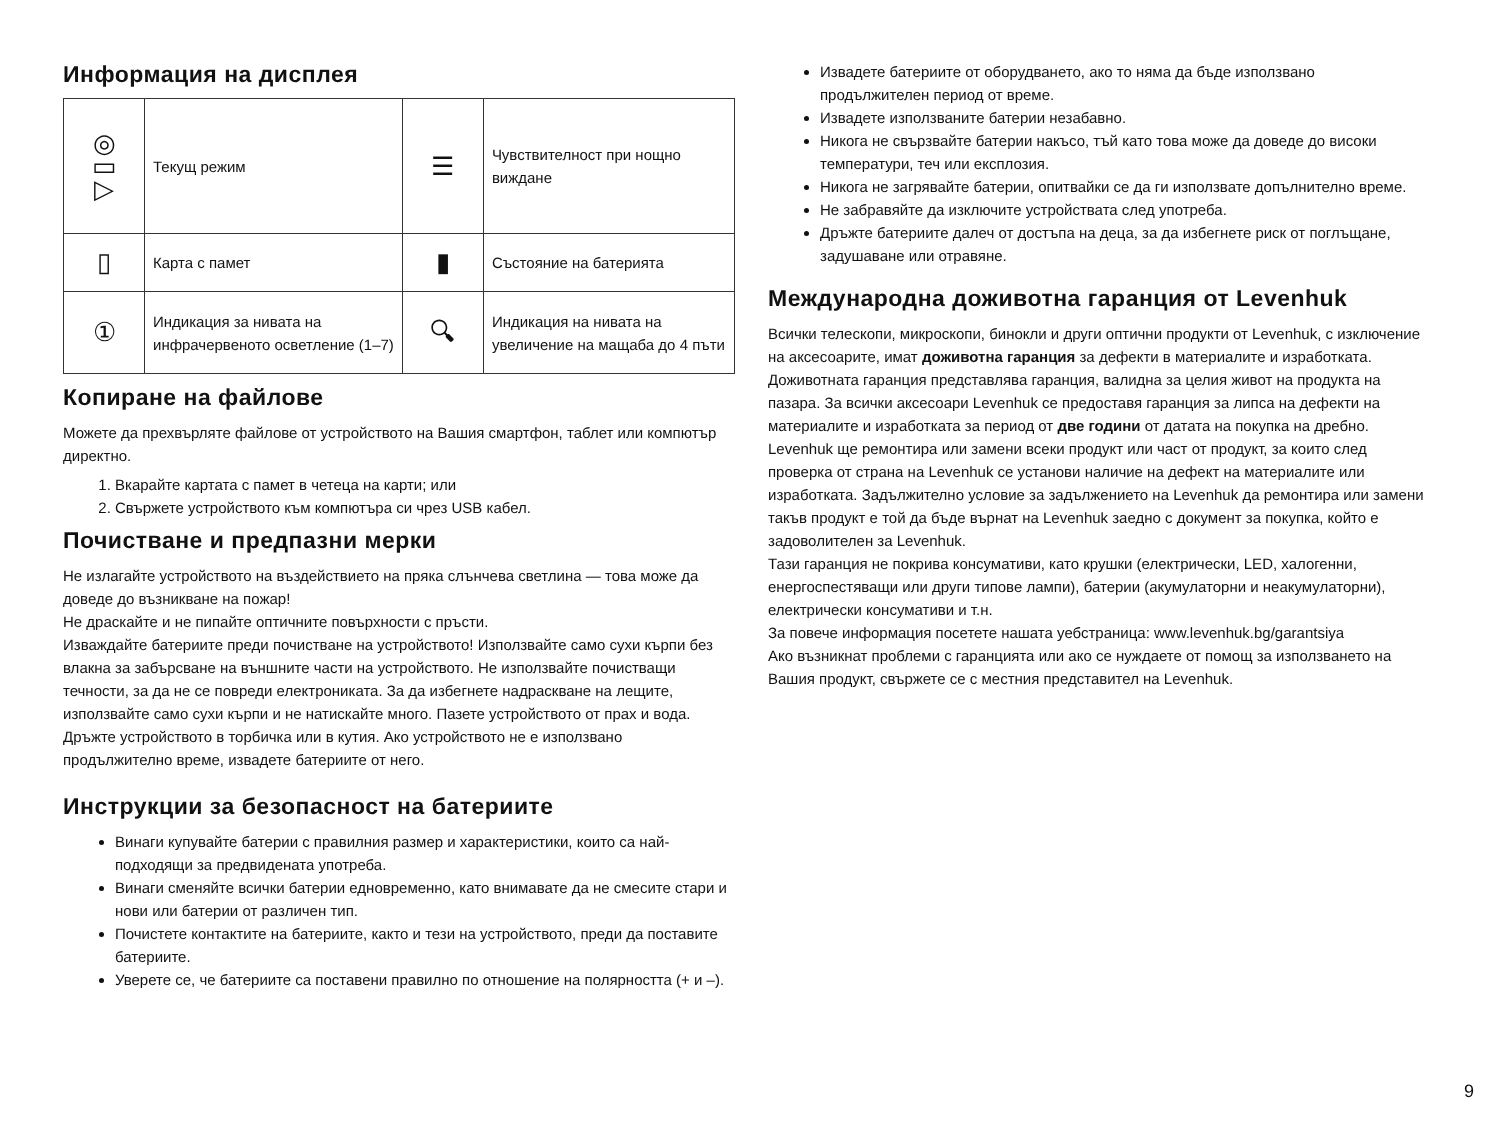Информация на дисплея
| ◎ ▭ ▷ | Текущ режим | ☰ | Чувствителност при нощно виждане |
| ▯ | Карта с памет | ▮ | Състояние на батерията |
| ① | Индикация за нивата на инфрачервеното осветление (1–7) | 🔍︎ | Индикация на нивата на увеличение на мащаба до 4 пъти |
Копиране на файлове
Можете да прехвърляте файлове от устройството на Вашия смартфон, таблет или компютър директно.
1. Вкарайте картата с памет в четеца на карти; или
2. Свържете устройството към компютъра си чрез USB кабел.
Почистване и предпазни мерки
Не излагайте устройството на въздействието на пряка слънчева светлина — това може да доведе до възникване на пожар!
Не драскайте и не пипайте оптичните повърхности с пръсти.
Изваждайте батериите преди почистване на устройството! Използвайте само сухи кърпи без влакна за забърсване на външните части на устройството. Не използвайте почистващи течности, за да не се повреди електрониката. За да избегнете надраскване на лещите, използвайте само сухи кърпи и не натискайте много. Пазете устройството от прах и вода. Дръжте устройството в торбичка или в кутия. Ако устройството не е използвано продължително време, извадете батериите от него.
Инструкции за безопасност на батериите
Винаги купувайте батерии с правилния размер и характеристики, които са най-подходящи за предвидената употреба.
Винаги сменяйте всички батерии едновременно, като внимавате да не смесите стари и нови или батерии от различен тип.
Почистете контактите на батериите, както и тези на устройството, преди да поставите батериите.
Уверете се, че батериите са поставени правилно по отношение на полярността (+ и –).
Извадете батериите от оборудването, ако то няма да бъде използвано продължителен период от време.
Извадете използваните батерии незабавно.
Никога не свързвайте батерии накъсо, тъй като това може да доведе до високи температури, теч или експлозия.
Никога не загрявайте батерии, опитвайки се да ги използвате допълнително време.
Не забравяйте да изключите устройствата след употреба.
Дръжте батериите далеч от достъпа на деца, за да избегнете риск от поглъщане, задушаване или отравяне.
Международна доживотна гаранция от Levenhuk
Всички телескопи, микроскопи, бинокли и други оптични продукти от Levenhuk, с изключение на аксесоарите, имат доживотна гаранция за дефекти в материалите и изработката. Доживотната гаранция представлява гаранция, валидна за целия живот на продукта на пазара. За всички аксесоари Levenhuk се предоставя гаранция за липса на дефекти на материалите и изработката за период от две години от датата на покупка на дребно. Levenhuk ще ремонтира или замени всеки продукт или част от продукт, за които след проверка от страна на Levenhuk се установи наличие на дефект на материалите или изработката. Задължително условие за задължението на Levenhuk да ремонтира или замени такъв продукт е той да бъде върнат на Levenhuk заедно с документ за покупка, който е задоволителен за Levenhuk.
Тази гаранция не покрива консумативи, като крушки (електрически, LED, халогенни, енергоспестяващи или други типове лампи), батерии (акумулаторни и неакумулаторни), електрически консумативи и т.н.
За повече информация посетете нашата уебстраница: www.levenhuk.bg/garantsiya
Ако възникнат проблеми с гаранцията или ако се нуждаете от помощ за използването на Вашия продукт, свържете се с местния представител на Levenhuk.
9